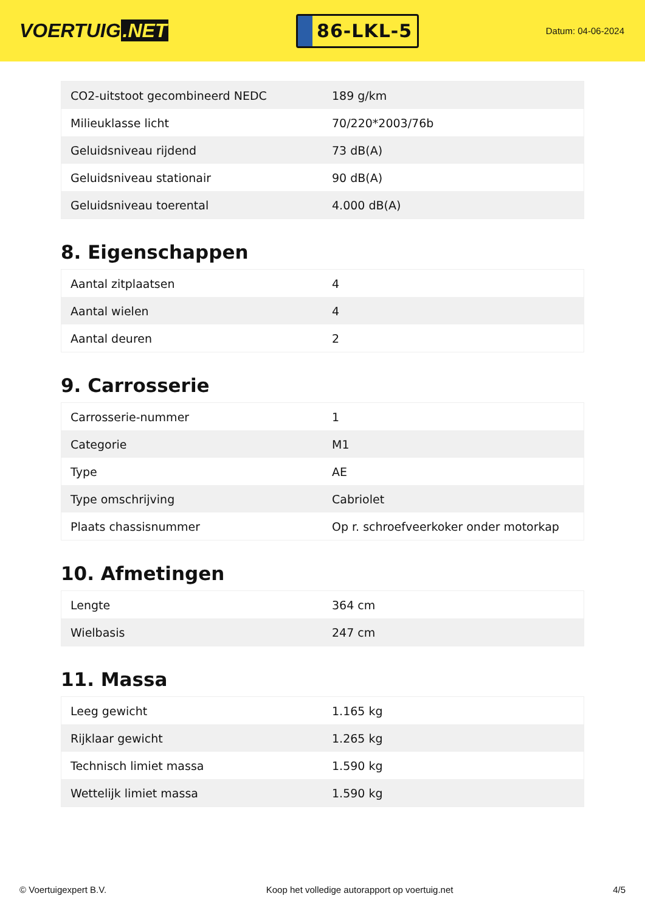VOERTUIG.NET
86-LKL-5
Datum: 04-06-2024
| CO2-uitstoot gecombineerd NEDC | 189 g/km |
| Milieuklasse licht | 70/220*2003/76b |
| Geluidsniveau rijdend | 73 dB(A) |
| Geluidsniveau stationair | 90 dB(A) |
| Geluidsniveau toerental | 4.000 dB(A) |
8. Eigenschappen
| Aantal zitplaatsen | 4 |
| Aantal wielen | 4 |
| Aantal deuren | 2 |
9. Carrosserie
| Carrosserie-nummer | 1 |
| Categorie | M1 |
| Type | AE |
| Type omschrijving | Cabriolet |
| Plaats chassisnummer | Op r. schroefveerkoker onder motorkap |
10. Afmetingen
| Lengte | 364 cm |
| Wielbasis | 247 cm |
11. Massa
| Leeg gewicht | 1.165 kg |
| Rijklaar gewicht | 1.265 kg |
| Technisch limiet massa | 1.590 kg |
| Wettelijk limiet massa | 1.590 kg |
© Voertuigexpert B.V. Koop het volledige autorapport op voertuig.net 4/5